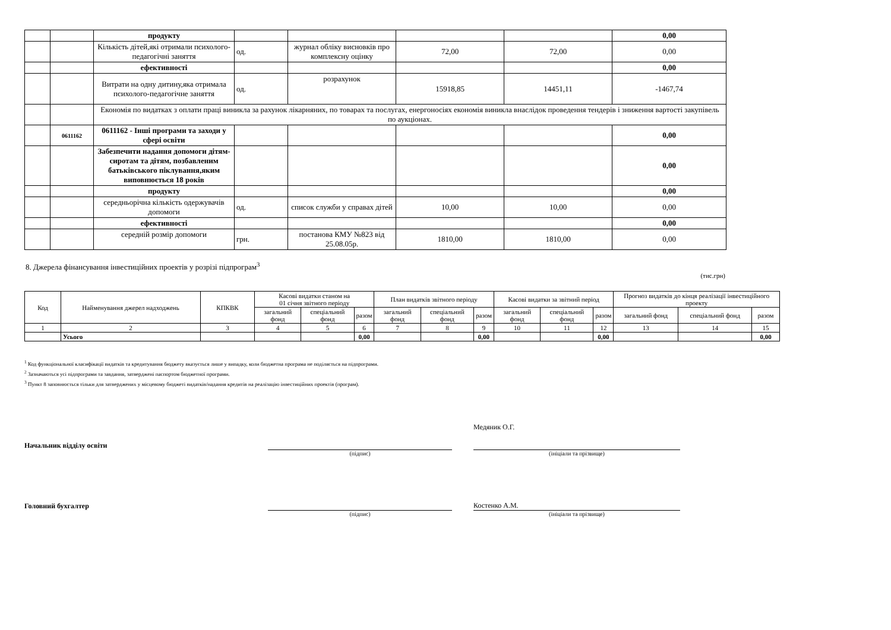| | | продукту | | | | | 0,00 |
| | | Кількість дітей,які отримали психолого-педагогічні заняття | од. | журнал обліку висновків про комплексну оцінку | 72,00 | 72,00 | 0,00 |
| | | ефективності | | | | | 0,00 |
| | | Витрати на одну дитину,яка отримала психолого-педагогічне заняття | од. | розрахунок | 15918,85 | 14451,11 | -1467,74 |
| | | Економія по видатках з оплати праці виникла за рахунок лікарняних, по товарах та послугах, енергоносіях економія виникла внаслідок проведення тендерів і зниження вартості закупівель по аукціонах. | | | | | |
| | 0611162 | 0611162 - Інші програми та заходи у сфері освіти | | | | | 0,00 |
| | | Забезпечити надання допомоги дітям-сиротам та дітям, позбавленим батьківського піклування,яким виповнюється 18 років | | | | | 0,00 |
| | | продукту | | | | | 0,00 |
| | | середньорічна кількість одержувачів допомоги | од. | список служби у справах дітей | 10,00 | 10,00 | 0,00 |
| | | ефективності | | | | | 0,00 |
| | | середній розмір допомоги | грн. | постанова КМУ №823 від 25.08.05р. | 1810,00 | 1810,00 | 0,00 |
8. Джерела фінансування інвестиційних проектів у розрізі підпрограм<sup>3</sup>
(тис.грн)
| Код | Найменування джерел надходжень | КПКВК | Касові видатки станом на 01 січня звітного періоду | | | План видатків звітного періоду | | | Касові видатки за звітний період | | | Прогноз видатків до кінця реалізації інвестиційного проекту | | |
| --- | --- | --- | --- | --- | --- | --- | --- | --- | --- | --- | --- | --- | --- | --- |
| | | | загальний фонд | спеціальний фонд | разом | загальний фонд | спеціальний фонд | разом | загальний фонд | спеціальний фонд | разом | загальний фонд | спеціальний фонд | разом |
| 1 | 2 | 3 | 4 | 5 | 6 | 7 | 8 | 9 | 10 | 11 | 12 | 13 | 14 | 15 |
| | Усього | | | | 0,00 | | | 0,00 | | | 0,00 | | | 0,00 |
<sup>1</sup> Код функціональної класифікації видатків та кредитування бюджету вказується лише у випадку, коли бюджетна програма не поділяється на підпрограми.
<sup>2</sup> Зазначаються усі підпрограми та завдання, затверджені паспортом бюджетної програми.
<sup>3</sup> Пункт 8 заповнюється тільки для затверджених у місцевому бюджеті видатків/надання кредитів на реалізацію інвестиційних проектів (програм).
Начальник відділу освіти
Медяник О.Г.
(підпис)
(ініціали та прізвище)
Головний бухгалтер
Костенко А.М.
(підпис)
(ініціали та прізвище)